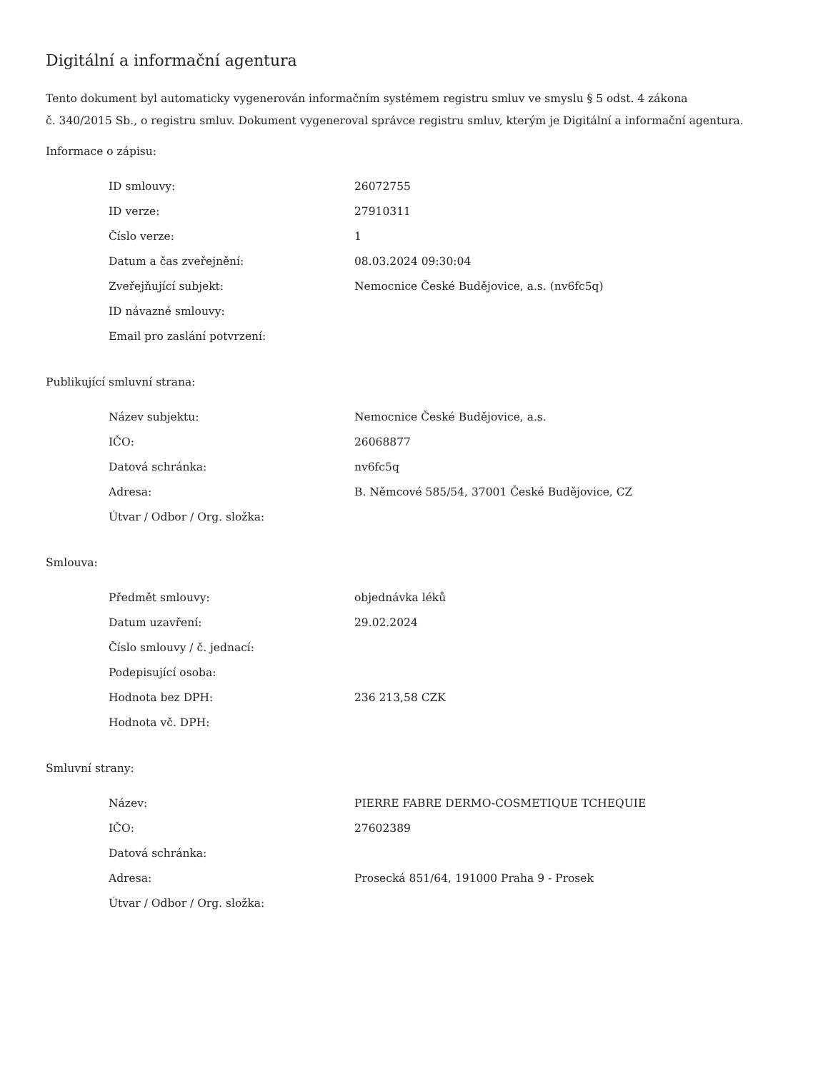Digitální a informační agentura
Tento dokument byl automaticky vygenerován informačním systémem registru smluv ve smyslu § 5 odst. 4 zákona
č. 340/2015 Sb., o registru smluv. Dokument vygeneroval správce registru smluv, kterým je Digitální a informační agentura.
Informace o zápisu:
| ID smlouvy: | 26072755 |
| ID verze: | 27910311 |
| Číslo verze: | 1 |
| Datum a čas zveřejnění: | 08.03.2024 09:30:04 |
| Zveřejňující subjekt: | Nemocnice České Budějovice, a.s. (nv6fc5q) |
| ID návazné smlouvy: | |
| Email pro zaslání potvrzení: | |
Publikující smluvní strana:
| Název subjektu: | Nemocnice České Budějovice, a.s. |
| IČO: | 26068877 |
| Datová schránka: | nv6fc5q |
| Adresa: | B. Němcové 585/54, 37001 České Budějovice, CZ |
| Útvar / Odbor / Org. složka: | |
Smlouva:
| Předmět smlouvy: | objednávka léků |
| Datum uzavření: | 29.02.2024 |
| Číslo smlouvy / č. jednací: | |
| Podepisující osoba: | |
| Hodnota bez DPH: | 236 213,58 CZK |
| Hodnota vč. DPH: | |
Smluvní strany:
| Název: | PIERRE FABRE DERMO-COSMETIQUE TCHEQUIE |
| IČO: | 27602389 |
| Datová schránka: | |
| Adresa: | Prosecká 851/64, 191000 Praha 9 - Prosek |
| Útvar / Odbor / Org. složka: | |